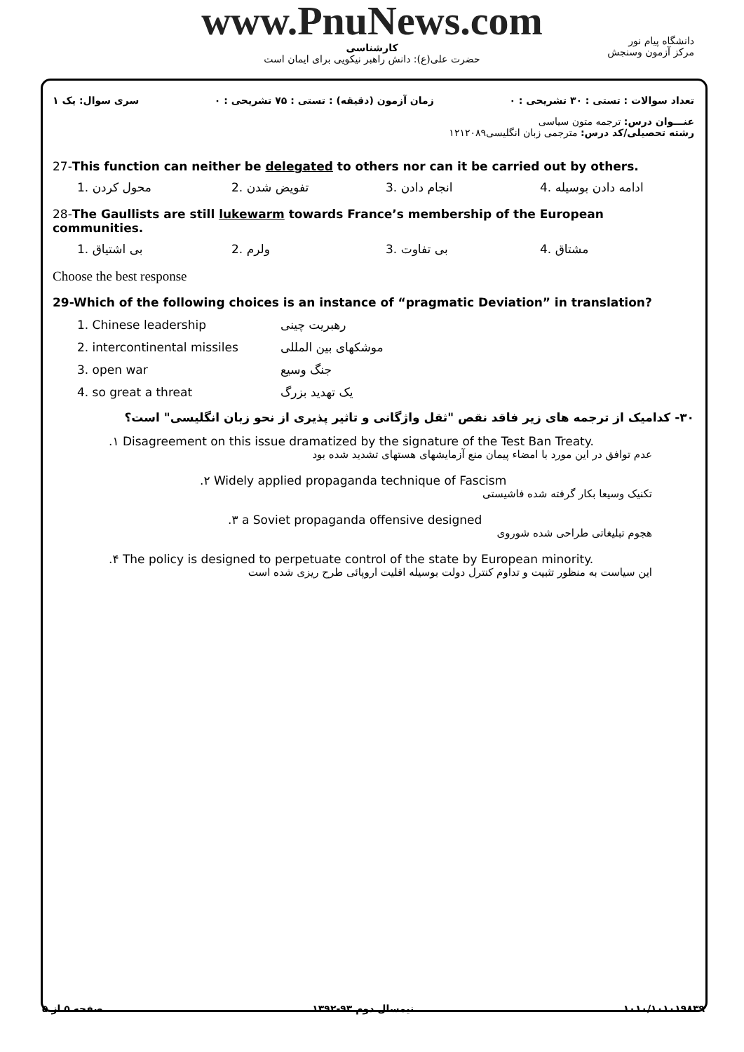دانشگاه پیام نور
مرکز آزمون وسنجش
www.PnuNews.com
کارشناسی
حضرت علی(ع): دانش راهبر نیکویی برای ایمان است
سری سوال: یک ۱ زمان آزمون (دقیقه) : تستی : ۷۵ تشریحی : ۰ تعداد سوالات : تستی : ۳۰ تشریحی : ۰
عنـــوان درس: ترجمه متون سیاسی
رشته تحصیلی/کد درس: مترجمی زبان انگلیسی۱۲۱۲۰۸۹
27-This function can neither be delegated to others nor can it be carried out by others.
1. محول کردن 2. تفویض شدن 3. انجام دادن 4. ادامه دادن بوسیله
28-The Gaullists are still lukewarm towards France’s membership of the European communities.
1. بی اشتیاق 2. ولرم 3. بی تفاوت 4. مشتاق
Choose the best response
29-Which of the following choices is an instance of “pragmatic Deviation” in translation?
1. Chinese leadership رهبریت چینی
2. intercontinental missiles موشکهای بین المللی
3. open war جنگ وسیع
4. so great a threat یک تهدید بزرگ
۳۰- کدامیک از ترجمه های زیر فاقد نقص "ثقل واژگانی و تاثیر پذیری از نحو زبان انگلیسی" است؟
.۱ Disagreement on this issue dramatized by the signature of the Test Ban Treaty.
عدم توافق در این مورد با امضاء پیمان منع آزمایشهای هستهای تشدید شده بود
.۲ Widely applied propaganda technique of Fascism
تکنیک وسیعا بکار گرفته شده فاشیستی
.۳ a Soviet propaganda offensive designed
هجوم تبلیغاتی طراحی شده شوروی
.۴ The policy is designed to perpetuate control of the state by European minority.
این سیاست به منظور تثبیت و تداوم کنترل دولت بوسیله اقلیت اروپائی طرح ریزی شده است
صفحه ۵ از ۵ نیمسال دوم ۹۳-۱۳۹۲ ۱۰۱۰/۱۰۱۰۱۹۸۳۹